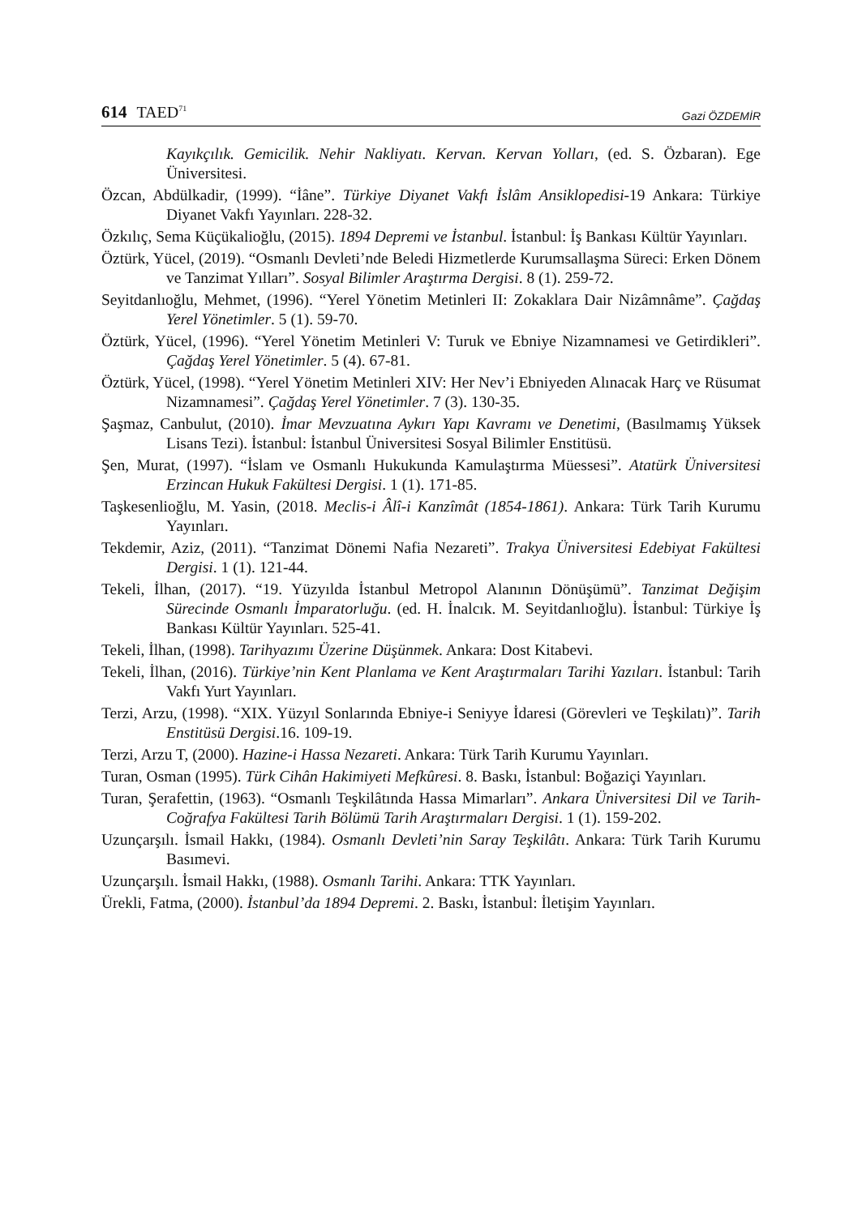614 TAED<sup>71</sup> Gazi ÖZDEMİR
Kayıkçılık. Gemicilik. Nehir Nakliyatı. Kervan. Kervan Yolları, (ed. S. Özbaran). Ege Üniversitesi.
Özcan, Abdülkadir, (1999). “İâne”. Türkiye Diyanet Vakfı İslâm Ansiklopedisi-19 Ankara: Türkiye Diyanet Vakfı Yayınları. 228-32.
Özkılıç, Sema Küçükalioğlu, (2015). 1894 Depremi ve İstanbul. İstanbul: İş Bankası Kültür Yayınları.
Öztürk, Yücel, (2019). “Osmanlı Devleti’nde Beledi Hizmetlerde Kurumsallaşma Süreci: Erken Dönem ve Tanzimat Yılları”. Sosyal Bilimler Araştırma Dergisi. 8 (1). 259-72.
Seyitdanlıoğlu, Mehmet, (1996). “Yerel Yönetim Metinleri II: Zokaklara Dair Nizâmnâme”. Çağdaş Yerel Yönetimler. 5 (1). 59-70.
Öztürk, Yücel, (1996). “Yerel Yönetim Metinleri V: Turuk ve Ebniye Nizamnamesi ve Getirdikleri”. Çağdaş Yerel Yönetimler. 5 (4). 67-81.
Öztürk, Yücel, (1998). “Yerel Yönetim Metinleri XIV: Her Nev’i Ebniyeden Alınacak Harç ve Rüsumat Nizamnamesi”. Çağdaş Yerel Yönetimler. 7 (3). 130-35.
Şaşmaz, Canbulut, (2010). İmar Mevzuatına Aykırı Yapı Kavramı ve Denetimi, (Basılmamış Yüksek Lisans Tezi). İstanbul: İstanbul Üniversitesi Sosyal Bilimler Enstitüsü.
Şen, Murat, (1997). “İslam ve Osmanlı Hukukunda Kamulaştırma Müessesi”. Atatürk Üniversitesi Erzincan Hukuk Fakültesi Dergisi. 1 (1). 171-85.
Taşkesenlioğlu, M. Yasin, (2018. Meclis-i Âlî-i Kanzîmât (1854-1861). Ankara: Türk Tarih Kurumu Yayınları.
Tekdemir, Aziz, (2011). “Tanzimat Dönemi Nafia Nezareti”. Trakya Üniversitesi Edebiyat Fakültesi Dergisi. 1 (1). 121-44.
Tekeli, İlhan, (2017). “19. Yüzyılda İstanbul Metropol Alanının Dönüşümü”. Tanzimat Değişim Sürecinde Osmanlı İmparatorluğu. (ed. H. İnalcık. M. Seyitdanlıoğlu). İstanbul: Türkiye İş Bankası Kültür Yayınları. 525-41.
Tekeli, İlhan, (1998). Tarihyazımı Üzerine Düşünmek. Ankara: Dost Kitabevi.
Tekeli, İlhan, (2016). Türkiye’nin Kent Planlama ve Kent Araştırmaları Tarihi Yazıları. İstanbul: Tarih Vakfı Yurt Yayınları.
Terzi, Arzu, (1998). “XIX. Yüzyıl Sonlarında Ebniye-i Seniyye İdaresi (Görevleri ve Teşkilatı)”. Tarih Enstitüsü Dergisi.16. 109-19.
Terzi, Arzu T, (2000). Hazine-i Hassa Nezareti. Ankara: Türk Tarih Kurumu Yayınları.
Turan, Osman (1995). Türk Cihân Hakimiyeti Mefkûresi. 8. Baskı, İstanbul: Boğaziçi Yayınları.
Turan, Şerafettin, (1963). “Osmanlı Teşkilâtında Hassa Mimarları”. Ankara Üniversitesi Dil ve Tarih-Coğrafya Fakültesi Tarih Bölümü Tarih Araştırmaları Dergisi. 1 (1). 159-202.
Uzunçarşılı. İsmail Hakkı, (1984). Osmanlı Devleti’nin Saray Teşkilâtı. Ankara: Türk Tarih Kurumu Basımevi.
Uzunçarşılı. İsmail Hakkı, (1988). Osmanlı Tarihi. Ankara: TTK Yayınları.
Ürekli, Fatma, (2000). İstanbul’da 1894 Depremi. 2. Baskı, İstanbul: İletişim Yayınları.